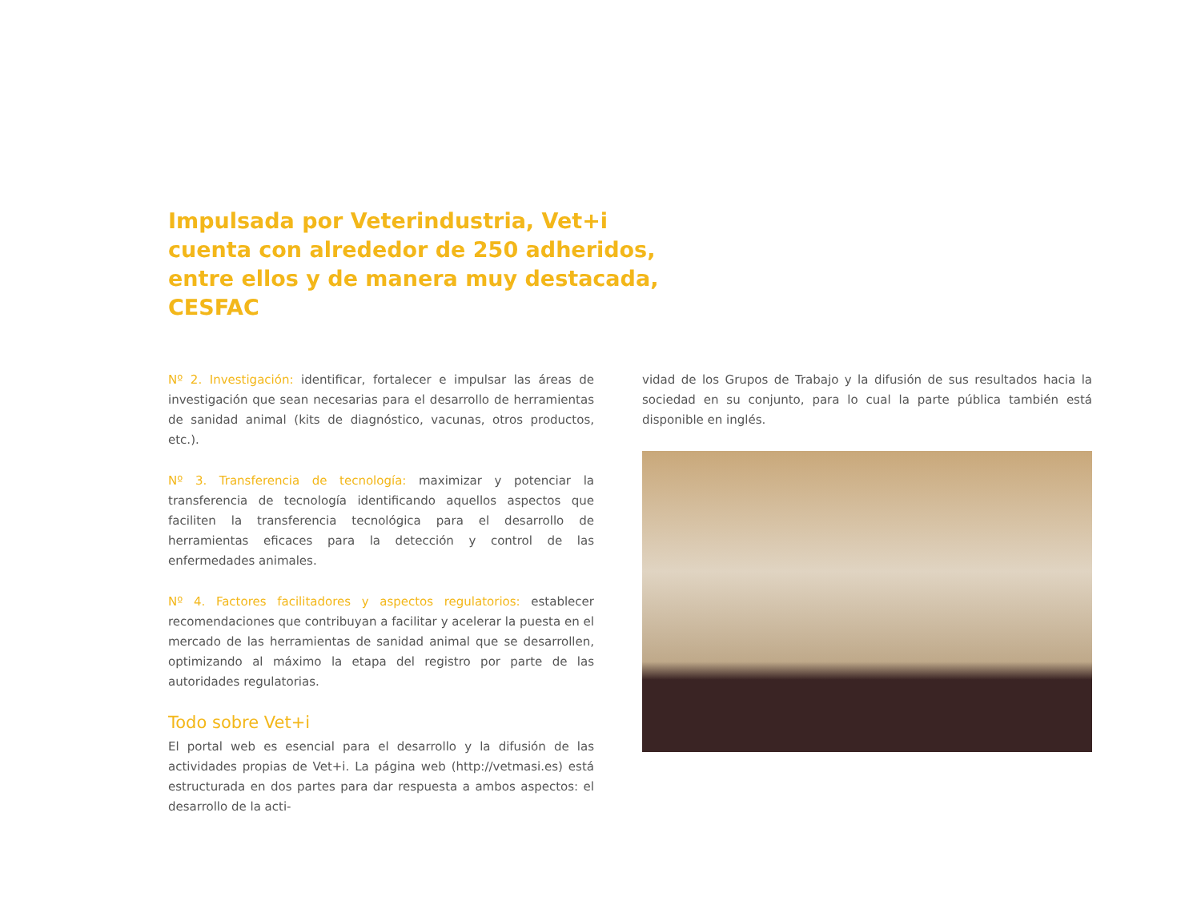Impulsada por Veterindustria, Vet+i cuenta con alrededor de 250 adheridos, entre ellos y de manera muy destacada, CESFAC
Nº 2. Investigación: identificar, fortalecer e impulsar las áreas de investigación que sean necesarias para el desarrollo de herramientas de sanidad animal (kits de diagnóstico, vacunas, otros productos, etc.).
Nº 3. Transferencia de tecnología: maximizar y potenciar la transferencia de tecnología identificando aquellos aspectos que faciliten la transferencia tecnológica para el desarrollo de herramientas eficaces para la detección y control de las enfermedades animales.
Nº 4. Factores facilitadores y aspectos regulatorios: establecer recomendaciones que contribuyan a facilitar y acelerar la puesta en el mercado de las herramientas de sanidad animal que se desarrollen, optimizando al máximo la etapa del registro por parte de las autoridades regulatorias.
Todo sobre Vet+i
El portal web es esencial para el desarrollo y la difusión de las actividades propias de Vet+i. La página web (http://vetmasi.es) está estructurada en dos partes para dar respuesta a ambos aspectos: el desarrollo de la acti-
vidad de los Grupos de Trabajo y la difusión de sus resultados hacia la sociedad en su conjunto, para lo cual la parte pública también está disponible en inglés.